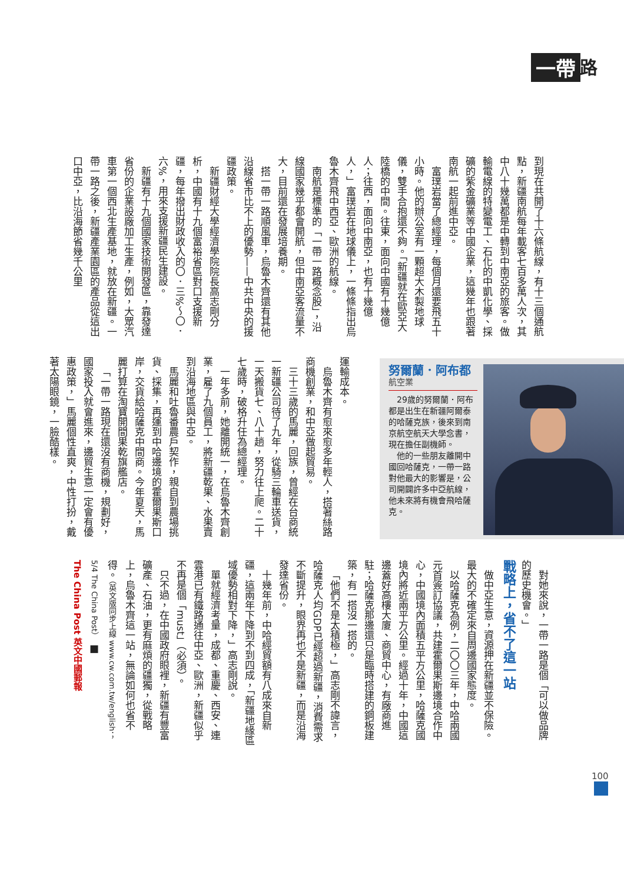一帶 路
到現在共開了十六條航線，有十三個通航點，新疆南航每年載客七百多萬人次，其中八十幾萬都是中轉到中南亞的旅客。做輸電線的特變電工、石化的中凱化學、採礦的紫金礦業等中國企業，這幾年也跟著南航一起前進中亞。
富璞岩當了總經理，每個月還要飛五十小時。他的辦公室有一顆超大木製地球儀，雙手合抱還不夠。「新疆就在歐亞大陸橋的中間。往東，面向中國有十幾億人；往西，面向中南亞，也有十幾億人，」富璞岩在地球儀上，一條條指出烏魯木齊飛中西亞、歐洲的航線。
南航是標準的「一帶一路概念股」，沿線國家幾乎都會開航，但中南亞客流量不大，目前還在發展培養期。
搭一帶一路順風車，烏魯木齊還有其他沿線省市比不上的優勢——中共中央的援疆政策。
新疆財經大學經濟學院院長高志剛分析，中國有十九個富裕省區對口支援新疆，每年撥出財政收入的〇．三%～〇．六%，用來支援新疆民生建設。
新疆有十九個國家技術開發區，靠發達省份的企業設廠加工生產，例如，大眾汽車第一個西北生產基地，就放在新疆。一帶一路之後，新疆產業園區的產品從這出口中亞，比沿海節省幾千公里
努爾蘭．阿布都
航空業
29歲的努爾蘭．阿布都是出生在新疆阿爾泰的哈薩克族，後來到南京航空航天大學念書，現在擔任副機師。
他的一些朋友離開中國回哈薩克，一帶一路對他最大的影響是，公司開闢許多中亞航線，他未來將有機會飛哈薩克。
運輸成本。
烏魯木齊有愈來愈多年輕人，搭著絲路商機創業，和中亞做起貿易。
三十三歲的馬麗，回族，曾經在台商統一新疆公司待了九年，從騎三輪車送貨，一天搬貨七、八十趟，努力往上爬。二十七歲時，破格升任為總經理。
一年多前，她離開統一，在烏魯木齊創業，雇了九個員工，將新疆乾果、水果賣到沿海地區與中亞。
馬麗和吐魯番農戶契作，親自到農場挑貨、採集，再運到中哈邊境的霍爾果斯口岸，交貨給哈薩克中間商。今年夏天，馬麗打算在淘寶開間果乾旗艦店。
「一帶一路現在還沒有商機，規劃好，國家投入就會進來，邊貿生意一定會有優惠政策，」馬麗個性直爽，中性打扮，戴著太陽眼鏡，一臉酷樣。
對她來說，一帶一路是個「可以做品牌的歷史機會。」
戰略上，省不了這一站
做中亞生意，資源押在新疆並不保險。最大的不確定來自周邊國家態度。
以哈薩克為例，二〇〇三年，中哈兩國元首簽訂協議，共建霍爾果斯邊境合作中心，中國境內面積五平方公里，哈薩克國境內將近兩平方公里。經過十年，中國這邊蓋好高樓大廈、商貿中心，有廠商進駐；哈薩克那邊還只是臨時搭建的鋼板建築，有一搭沒一搭的。
「他們不是太積極，」高志剛不諱言，哈薩克人均GDP已經超過新疆，消費需求不斷提升，眼界再也不是新疆，而是沿海發達省份。
十幾年前，中哈經貿額有八成來自新疆，這兩年下降到不到四成，「新疆地緣區域優勢相對下降，」高志剛說。
單就經濟考量，成都、重慶、西安、連雲港已有鐵路通往中亞、歐洲，新疆似乎不再是個「must」（必須）。
只不過，在中國政府眼裡，新疆有豐富礦產、石油，更有麻煩的疆獨，從戰略上，烏魯木齊這一站，無論如何也省不得。（英文版同步上線 www.cw.com.tw/english；5/4 The China Post） ■
The China Post 英文中國郵報
100